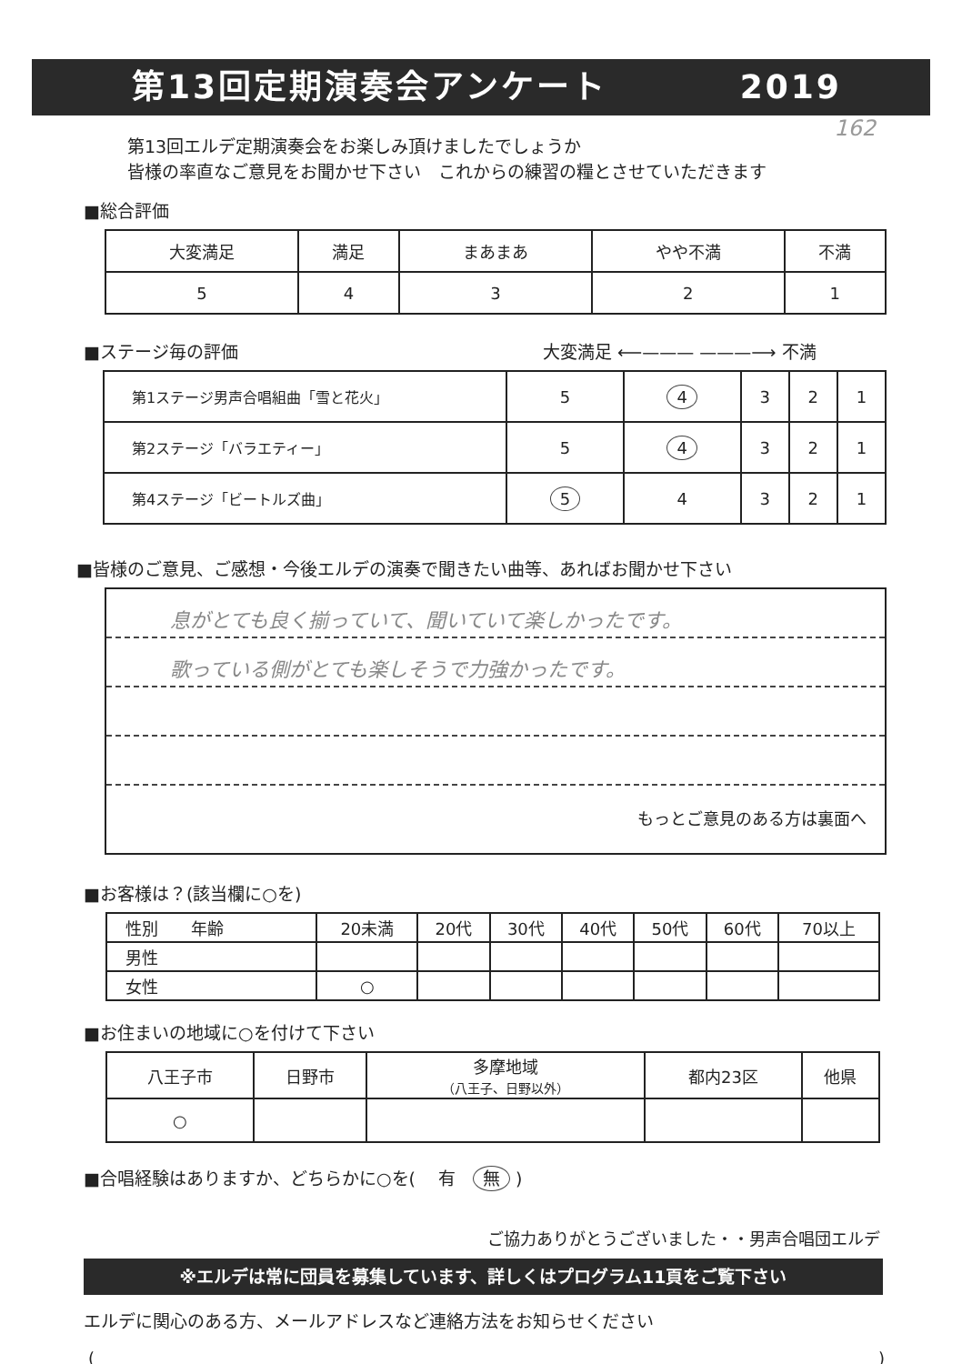第13回定期演奏会アンケート 2019
162
第13回エルデ定期演奏会をお楽しみ頂けましたでしょうか
皆様の率直なご意見をお聞かせ下さい　これからの練習の糧とさせていただきます
■総合評価
| 大変満足 | 満足 | まあまあ | やや不満 | 不満 |
| --- | --- | --- | --- | --- |
| 5 | 4 | 3 | 2 | 1 |
■ステージ毎の評価 大変満足 ⟵——— ———⟶ 不満
| 第1ステージ男声合唱組曲「雪と花火」 | 5 | 4 | 3 | 2 | 1 |
| 第2ステージ「バラエティー」 | 5 | 4 | 3 | 2 | 1 |
| 第4ステージ「ビートルズ曲」 | 5 | 4 | 3 | 2 | 1 |
■皆様のご意見、ご感想・今後エルデの演奏で聞きたい曲等、あればお聞かせ下さい
息がとても良く揃っていて、聞いていて楽しかったです。
歌っている側がとても楽しそうで力強かったです。
もっとご意見のある方は裏面へ
■お客様は？(該当欄に○を)
| 性別 年齢 | 20未満 | 20代 | 30代 | 40代 | 50代 | 60代 | 70以上 |
| --- | --- | --- | --- | --- | --- | --- | --- |
| 男性 | | | | | | | |
| 女性 | ○ | | | | | | |
■お住まいの地域に○を付けて下さい
| 八王子市 | 日野市 | 多摩地域 （八王子、日野以外） | 都内23区 | 他県 |
| ○ | | | | |
■合唱経験はありますか、どちらかに○を(　 有　無 )
ご協力ありがとうございました・・男声合唱団エルデ
※エルデは常に団員を募集しています、詳しくはプログラム11頁をご覧下さい
エルデに関心のある方、メールアドレスなど連絡方法をお知らせください
()